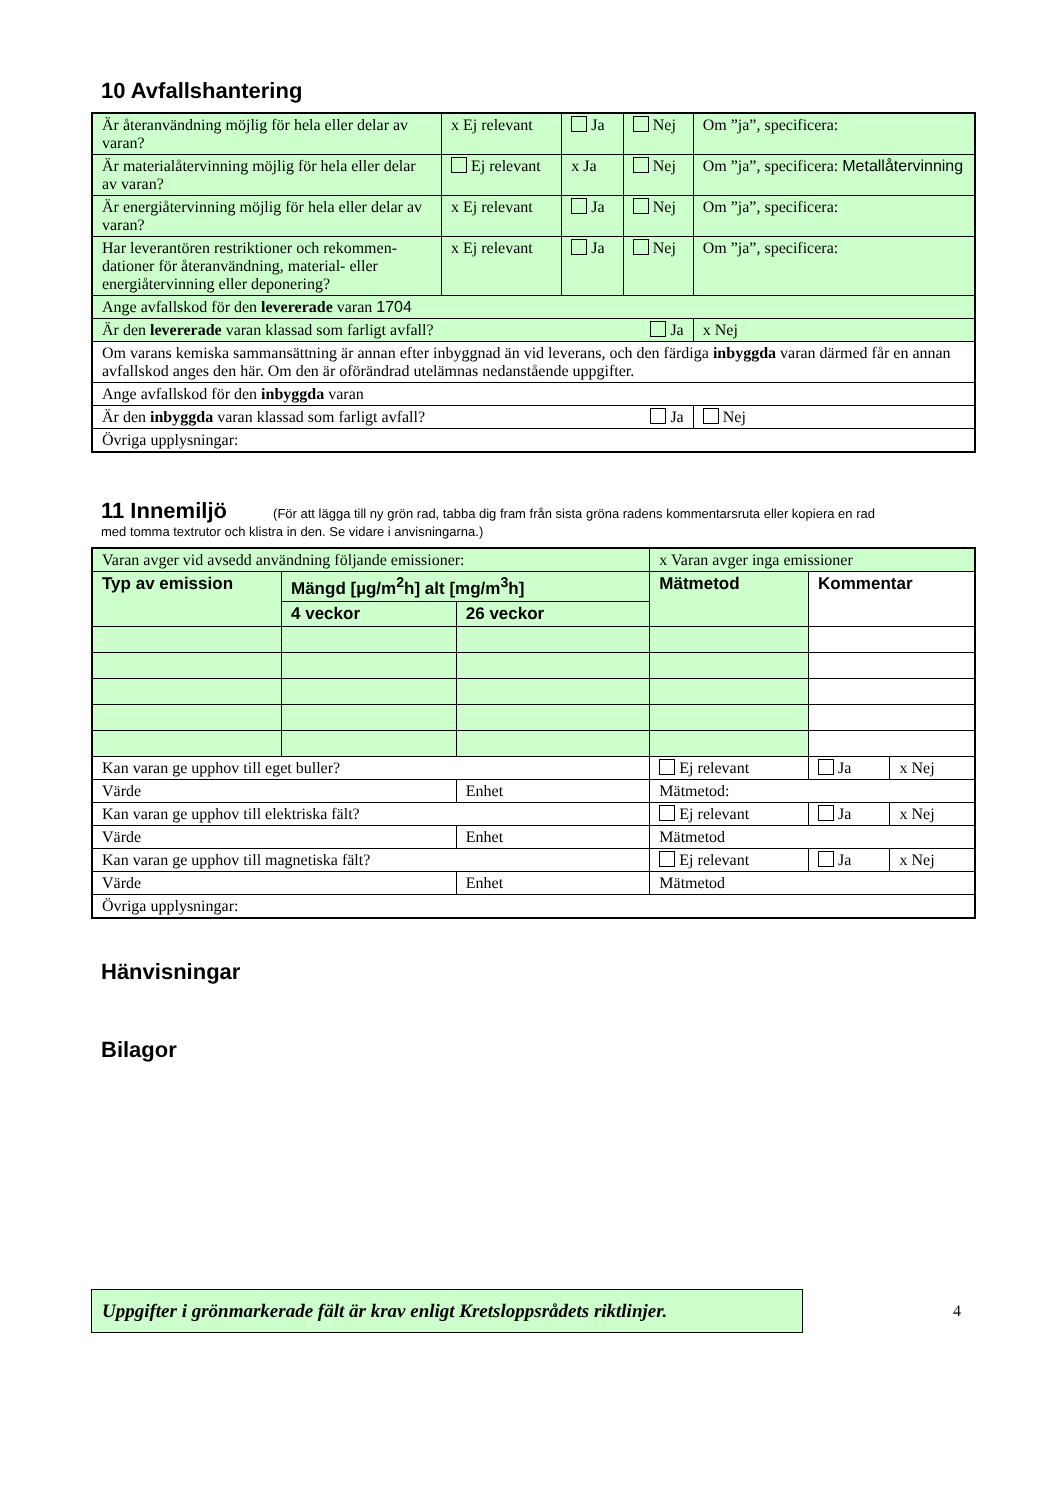10 Avfallshantering
| Är återanvändning möjlig för hela eller delar av varan? | x Ej relevant | Ja | Nej | Om ”ja”, specificera: |
| Är materialåtervinning möjlig för hela eller delar av varan? | Ej relevant | x Ja | Nej | Om ”ja”, specificera: Metallåtervinning |
| Är energiåtervinning möjlig för hela eller delar av varan? | x Ej relevant | Ja | Nej | Om ”ja”, specificera: |
| Har leverantören restriktioner och rekommen-dationer för återanvändning, material- eller energiåtervinning eller deponering? | x Ej relevant | Ja | Nej | Om ”ja”, specificera: |
| Ange avfallskod för den levererade varan 1704 | | | | |
| Är den levererade varan klassad som farligt avfall? Ja | | | | x Nej |
| Om varans kemiska sammansättning är annan efter inbyggnad än vid leverans, och den färdiga inbyggda varan därmed får en annan avfallskod anges den här. Om den är oförändrad utelämnas nedanstående uppgifter. | | | | |
| Ange avfallskod för den inbyggda varan | | | | |
| Är den inbyggda varan klassad som farligt avfall? Ja | | | | Nej |
| Övriga upplysningar: | | | | |
11 Innemiljö (För att lägga till ny grön rad, tabba dig fram från sista gröna radens kommentarsruta eller kopiera en rad
med tomma textrutor och klistra in den. Se vidare i anvisningarna.)
| Varan avger vid avsedd användning följande emissioner: | | | | x Varan avger inga emissioner | | |
| Typ av emission | Mängd [µg/m<sup>2</sup>h] alt [mg/m<sup>3</sup>h] | | | Mätmetod | Kommentar | |
| | 4 veckor | 26 veckor | | | | |
| Kan varan ge upphov till eget buller? | | | | Ej relevant | Ja | x Nej |
| Värde | | | Enhet | Mätmetod: | | |
| Kan varan ge upphov till elektriska fält? | | | | Ej relevant | Ja | x Nej |
| Värde | | | Enhet | Mätmetod | | |
| Kan varan ge upphov till magnetiska fält? | | | | Ej relevant | Ja | x Nej |
| Värde | | | Enhet | Mätmetod | | |
| Övriga upplysningar: | | | | | | |
Hänvisningar
Bilagor
Uppgifter i grönmarkerade fält är krav enligt Kretsloppsrådets riktlinjer.
4